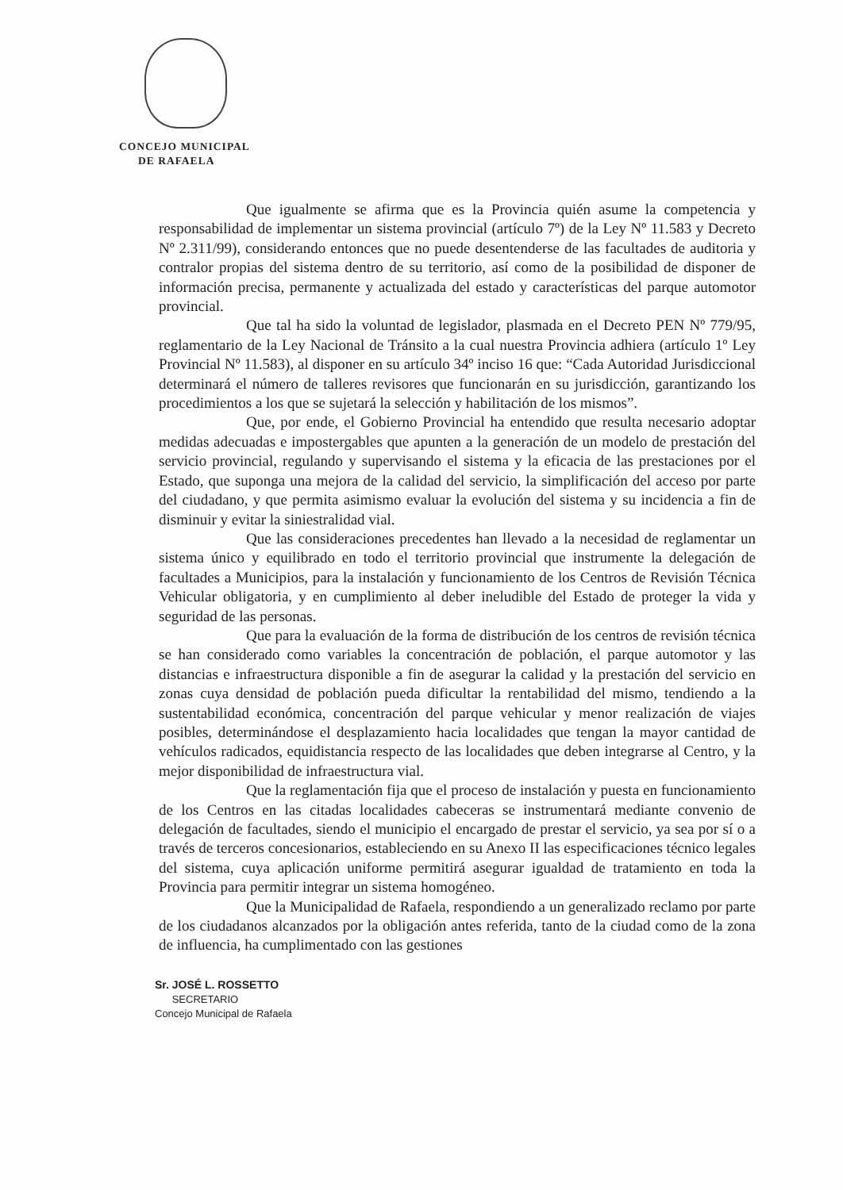CONCEJO MUNICIPAL
DE RAFAELA
Que igualmente se afirma que es la Provincia quién asume la competencia y responsabilidad de implementar un sistema provincial (artículo 7º) de la Ley Nº 11.583 y Decreto Nº 2.311/99), considerando entonces que no puede desentenderse de las facultades de auditoria y contralor propias del sistema dentro de su territorio, así como de la posibilidad de disponer de información precisa, permanente y actualizada del estado y características del parque automotor provincial.
Que tal ha sido la voluntad de legislador, plasmada en el Decreto PEN Nº 779/95, reglamentario de la Ley Nacional de Tránsito a la cual nuestra Provincia adhiera (artículo 1º Ley Provincial Nº 11.583), al disponer en su artículo 34º inciso 16 que: “Cada Autoridad Jurisdiccional determinará el número de talleres revisores que funcionarán en su jurisdicción, garantizando los procedimientos a los que se sujetará la selección y habilitación de los mismos”.
Que, por ende, el Gobierno Provincial ha entendido que resulta necesario adoptar medidas adecuadas e impostergables que apunten a la generación de un modelo de prestación del servicio provincial, regulando y supervisando el sistema y la eficacia de las prestaciones por el Estado, que suponga una mejora de la calidad del servicio, la simplificación del acceso por parte del ciudadano, y que permita asimismo evaluar la evolución del sistema y su incidencia a fin de disminuir y evitar la siniestralidad vial.
Que las consideraciones precedentes han llevado a la necesidad de reglamentar un sistema único y equilibrado en todo el territorio provincial que instrumente la delegación de facultades a Municipios, para la instalación y funcionamiento de los Centros de Revisión Técnica Vehicular obligatoria, y en cumplimiento al deber ineludible del Estado de proteger la vida y seguridad de las personas.
Que para la evaluación de la forma de distribución de los centros de revisión técnica se han considerado como variables la concentración de población, el parque automotor y las distancias e infraestructura disponible a fin de asegurar la calidad y la prestación del servicio en zonas cuya densidad de población pueda dificultar la rentabilidad del mismo, tendiendo a la sustentabilidad económica, concentración del parque vehicular y menor realización de viajes posibles, determinándose el desplazamiento hacia localidades que tengan la mayor cantidad de vehículos radicados, equidistancia respecto de las localidades que deben integrarse al Centro, y la mejor disponibilidad de infraestructura vial.
Que la reglamentación fija que el proceso de instalación y puesta en funcionamiento de los Centros en las citadas localidades cabeceras se instrumentará mediante convenio de delegación de facultades, siendo el municipio el encargado de prestar el servicio, ya sea por sí o a través de terceros concesionarios, estableciendo en su Anexo II las especificaciones técnico legales del sistema, cuya aplicación uniforme permitirá asegurar igualdad de tratamiento en toda la Provincia para permitir integrar un sistema homogéneo.
Que la Municipalidad de Rafaela, respondiendo a un generalizado reclamo por parte de los ciudadanos alcanzados por la obligación antes referida, tanto de la ciudad como de la zona de influencia, ha cumplimentado con las gestiones
Sr. JOSÉ L. ROSSETTO
SECRETARIO
Concejo Municipal de Rafaela